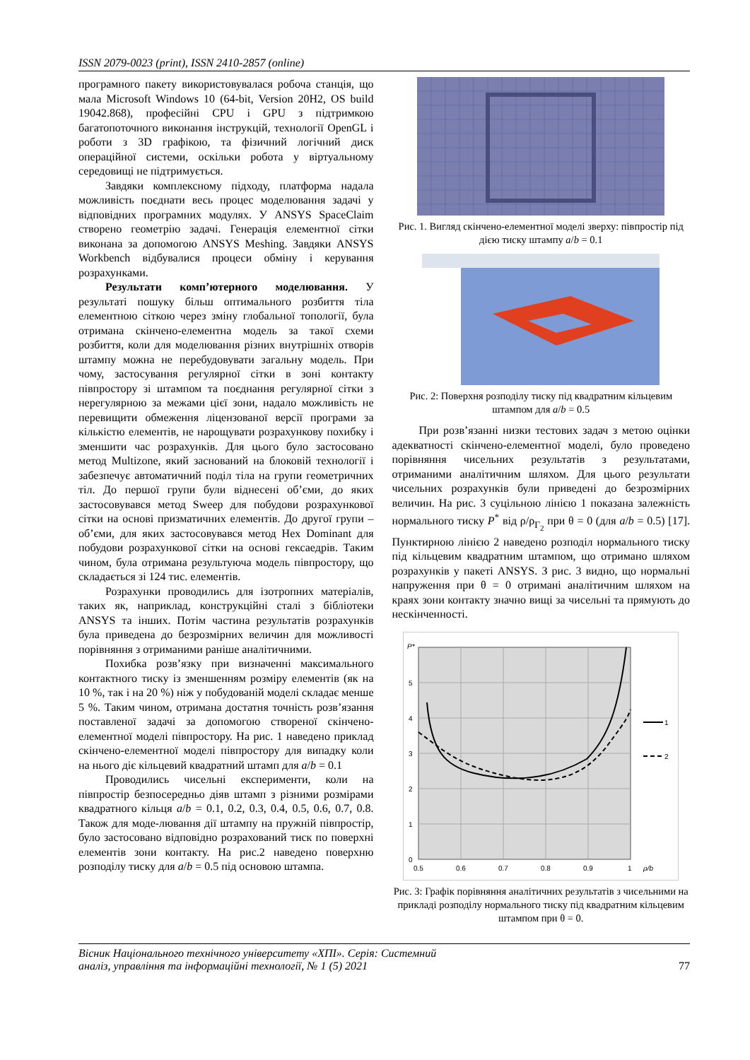ISSN 2079-0023 (print), ISSN 2410-2857 (online)
програмного пакету використовувалася робоча станція, що мала Microsoft Windows 10 (64-bit, Version 20H2, OS build 19042.868), професійні CPU і GPU з підтримкою багатопоточного виконання інструкцій, технології OpenGL і роботи з 3D графікою, та фізичний логічний диск операційної системи, оскільки робота у віртуальному середовищі не підтримується.
Завдяки комплексному підходу, платформа надала можливість поєднати весь процес моделювання задачі у відповідних програмних модулях. У ANSYS SpaceClaim створено геометрію задачі. Генерація елементної сітки виконана за допомогою ANSYS Meshing. Завдяки ANSYS Workbench відбувалися процеси обміну і керування розрахунками.
Результати комп’ютерного моделювання. У результаті пошуку більш оптимального розбиття тіла елементною сіткою через зміну глобальної топології, була отримана скінчено-елементна модель за такої схеми розбиття, коли для моделювання різних внутрішніх отворів штампу можна не перебудовувати загальну модель. При чому, застосування регулярної сітки в зоні контакту півпростору зі штампом та поєднання регулярної сітки з нерегулярною за межами цієї зони, надало можливість не перевищити обмеження ліцензованої версії програми за кількістю елементів, не нарощувати розрахункову похибку і зменшити час розрахунків. Для цього було застосовано метод Multizone, який заснований на блоковій технології і забезпечує автоматичний поділ тіла на групи геометричних тіл. До першої групи були віднесені об’єми, до яких застосовувався метод Sweep для побудови розрахункової сітки на основі призматичних елементів. До другої групи – об’єми, для яких застосовувався метод Hex Dominant для побудови розрахункової сітки на основі гексаедрів. Таким чином, була отримана результуюча модель півпростору, що складається зі 124 тис. елементів.
Розрахунки проводились для ізотропних матеріалів, таких як, наприклад, конструкційні сталі з бібліотеки ANSYS та інших. Потім частина результатів розрахунків була приведена до безрозмірних величин для можливості порівняння з отриманими раніше аналітичними.
Похибка розв’язку при визначенні максимального контактного тиску із зменшенням розміру елементів (як на 10 %, так і на 20 %) ніж у побудованій моделі складає менше 5 %. Таким чином, отримана достатня точність розв’язання поставленої задачі за допомогою створеної скінчено-елементної моделі півпростору. На рис. 1 наведено приклад скінчено-елементної моделі півпростору для випадку коли на нього діє кільцевий квадратний штамп для a/b = 0.1
Проводились чисельні експерименти, коли на півпростір безпосередньо діяв штамп з різними розмірами квадратного кільця a/b = 0.1, 0.2, 0.3, 0.4, 0.5, 0.6, 0.7, 0.8. Також для моде-лювання дії штампу на пружній півпростір, було застосовано відповідно розрахований тиск по поверхні елементів зони контакту. На рис.2 наведено поверхню розподілу тиску для a/b = 0.5 під основою штампа.
Рис. 1. Вигляд скінчено-елементної моделі зверху: півпростір під дією тиску штампу a/b = 0.1
Рис. 2: Поверхня розподілу тиску під квадратним кільцевим штампом для a/b = 0.5
При розв’язанні низки тестових задач з метою оцінки адекватності скінчено-елементної моделі, було проведено порівняння чисельних результатів з результатами, отриманими аналітичним шляхом. Для цього результати чисельних розрахунків були приведені до безрозмірних величин. На рис. 3 суцільною лінією 1 показана залежність нормального тиску P<sup>*</sup> від ρ/ρ<sub>Γ<sub>2</sub></sub> при θ = 0 (для a/b = 0.5) [17]. Пунктирною лінією 2 наведено розподіл нормального тиску під кільцевим квадратним штампом, що отримано шляхом розрахунків у пакеті ANSYS. З рис. 3 видно, що нормальні напруження при θ = 0 отримані аналітичним шляхом на краях зони контакту значно вищі за чисельні та прямують до нескінченності.
P*
5
4
3
2
1
0
0.5
0.6
0.7
0.8
0.9
1
ρ/b
1
2
Рис. 3: Графік порівняння аналітичних результатів з чисельними на прикладі розподілу нормального тиску під квадратним кільцевим штампом при θ = 0.
Вісник Національного технічного університету «ХПІ». Серія: Системний
аналіз, управління та інформаційні технології, № 1 (5) 2021
77